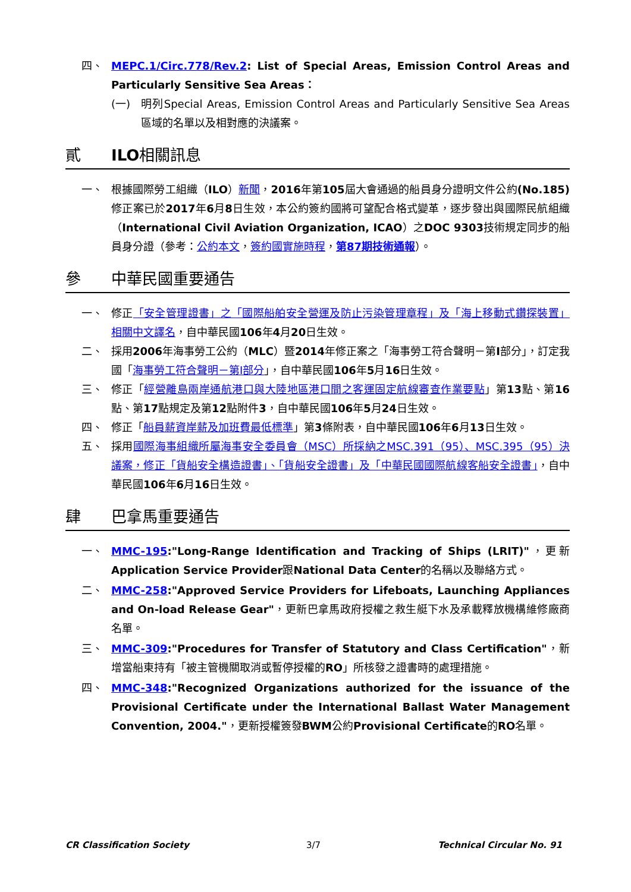四、 MEPC.1/Circ.778/Rev.2: List of Special Areas, Emission Control Areas and Particularly Sensitive Sea Areas：
(一) 明列Special Areas, Emission Control Areas and Particularly Sensitive Sea Areas區域的名單以及相對應的決議案。
貳 ILO 相關訊息
一、 根據國際勞工組織（ILO）新聞，2016年第105屆大會通過的船員身分證明文件公約(No.185) 修正案已於2017年6月8日生效，本公約簽約國將可望配合格式變革，逐步發出與國際民航組織（International Civil Aviation Organization, ICAO）之DOC 9303技術規定同步的船員身分證（參考：公約本文，簽約國實施時程，第87期技術通報）。
參 中華民國重要通告
一、 修正「安全管理證書」之「國際船舶安全營運及防止污染管理章程」及「海上移動式鑽探裝置」相關中文譯名，自中華民國106年4月20日生效。
二、 採用2006年海事勞工公約（MLC）暨2014年修正案之「海事勞工符合聲明－第I部分」，訂定我國「海事勞工符合聲明－第I部分」，自中華民國106年5月16日生效。
三、 修正「經營離島兩岸通航港口與大陸地區港口間之客運固定航線審查作業要點」第13點、第16點、第17點規定及第12點附件3，自中華民國106年5月24日生效。
四、 修正「船員薪資岸薪及加班費最低標準」第3條附表，自中華民國106年6月13日生效。
五、 採用國際海事組織所屬海事安全委員會（MSC）所採納之MSC.391（95）、MSC.395（95）決議案，修正「貨船安全構造證書」、「貨船安全證書」及「中華民國國際航線客船安全證書」，自中華民國106年6月16日生效。
肆 巴拿馬重要通告
一、 MMC-195:"Long-Range Identification and Tracking of Ships (LRIT)"，更新 Application Service Provider跟National Data Center的名稱以及聯絡方式。
二、 MMC-258:"Approved Service Providers for Lifeboats, Launching Appliances and On-load Release Gear"，更新巴拿馬政府授權之救生艇下水及承載釋放機構維修廠商名單。
三、 MMC-309:"Procedures for Transfer of Statutory and Class Certification"，新增當船東持有「被主管機關取消或暫停授權的RO」所核發之證書時的處理措施。
四、 MMC-348:"Recognized Organizations authorized for the issuance of the Provisional Certificate under the International Ballast Water Management Convention, 2004."，更新授權簽發BWM公約Provisional Certificate的RO名單。
CR Classification Society 3/7 Technical Circular No. 91